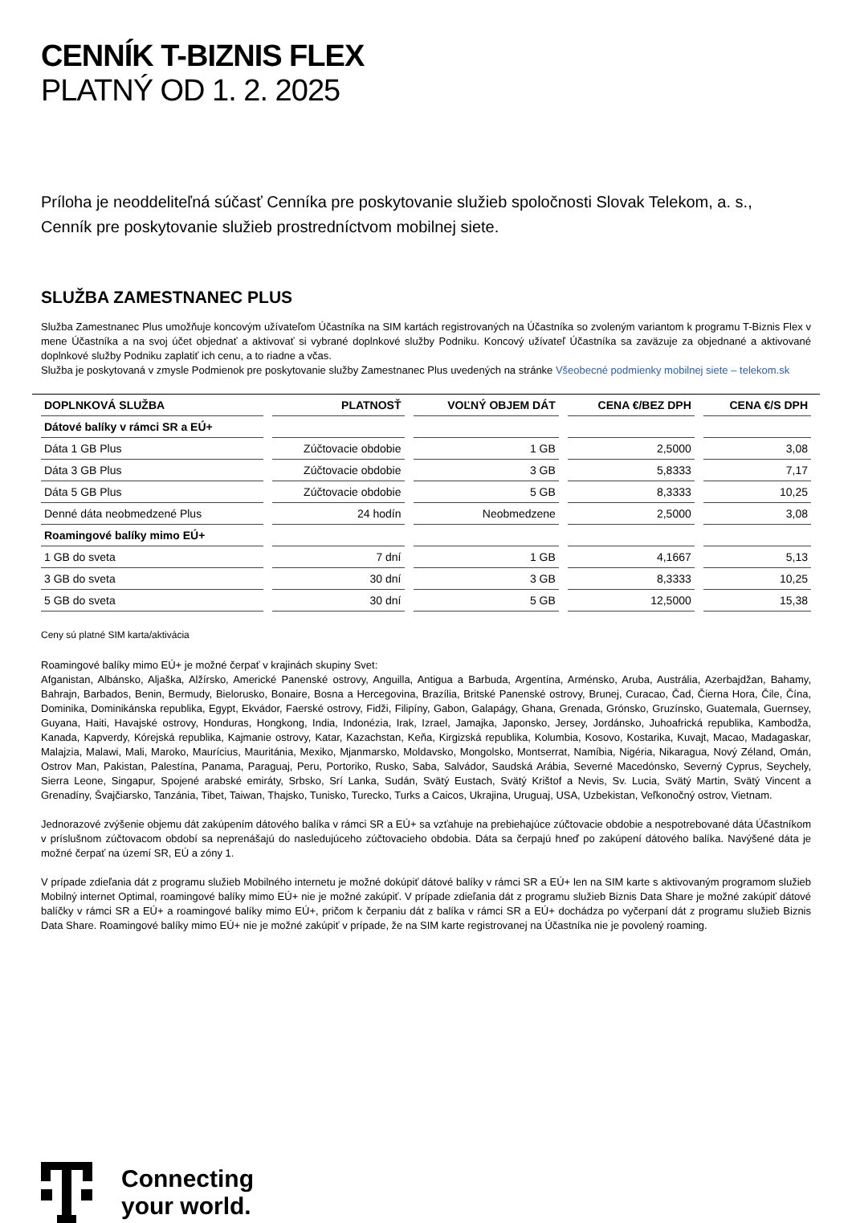CENNÍK T-BIZNIS FLEX
PLATNÝ OD 1. 2. 2025
Príloha je neoddeliteľná súčasť Cenníka pre poskytovanie služieb spoločnosti Slovak Telekom, a. s.,
Cenník pre poskytovanie služieb prostredníctvom mobilnej siete.
SLUŽBA ZAMESTNANEC PLUS
Služba Zamestnanec Plus umožňuje koncovým užívateľom Účastníka na SIM kartách registrovaných na Účastníka so zvoleným variantom k programu T-Biznis Flex v mene Účastníka a na svoj účet objednať a aktivovať si vybrané doplnkové služby Podniku. Koncový užívateľ Účastníka sa zaväzuje za objednané a aktivované doplnkové služby Podniku zaplatiť ich cenu, a to riadne a včas.
Služba je poskytovaná v zmysle Podmienok pre poskytovanie služby Zamestnanec Plus uvedených na stránke Všeobecné podmienky mobilnej siete – telekom.sk
| DOPLNKOVÁ SLUŽBA | PLATNOSŤ | VOĽNÝ OBJEM DÁT | CENA €/BEZ DPH | CENA €/S DPH |
| --- | --- | --- | --- | --- |
| Dátové balíky v rámci SR a EÚ+ | | | | |
| Dáta 1 GB Plus | Zúčtovacie obdobie | 1 GB | 2,5000 | 3,08 |
| Dáta 3 GB Plus | Zúčtovacie obdobie | 3 GB | 5,8333 | 7,17 |
| Dáta 5 GB Plus | Zúčtovacie obdobie | 5 GB | 8,3333 | 10,25 |
| Denné dáta neobmedzené Plus | 24 hodín | Neobmedzene | 2,5000 | 3,08 |
| Roamingové balíky mimo EÚ+ | | | | |
| 1 GB do sveta | 7 dní | 1 GB | 4,1667 | 5,13 |
| 3 GB do sveta | 30 dní | 3 GB | 8,3333 | 10,25 |
| 5 GB do sveta | 30 dní | 5 GB | 12,5000 | 15,38 |
Ceny sú platné SIM karta/aktivácia
Roamingové balíky mimo EÚ+ je možné čerpať v krajinách skupiny Svet:
Afganistan, Albánsko, Aljaška, Alžírsko, Americké Panenské ostrovy, Anguilla, Antigua a Barbuda, Argentína, Arménsko, Aruba, Austrália, Azerbajdžan, Bahamy, Bahrajn, Barbados, Benin, Bermudy, Bielorusko, Bonaire, Bosna a Hercegovina, Brazília, Britské Panenské ostrovy, Brunej, Curacao, Čad, Čierna Hora, Čile, Čína, Dominika, Dominikánska republika, Egypt, Ekvádor, Faerské ostrovy, Fidži, Filipíny, Gabon, Galapágy, Ghana, Grenada, Grónsko, Gruzínsko, Guatemala, Guernsey, Guyana, Haiti, Havajské ostrovy, Honduras, Hongkong, India, Indonézia, Irak, Izrael, Jamajka, Japonsko, Jersey, Jordánsko, Juhoafrická republika, Kambodža, Kanada, Kapverdy, Kórejská republika, Kajmanie ostrovy, Katar, Kazachstan, Keňa, Kirgizská republika, Kolumbia, Kosovo, Kostarika, Kuvajt, Macao, Madagaskar, Malajzia, Malawi, Mali, Maroko, Maurícius, Mauritánia, Mexiko, Mjanmarsko, Moldavsko, Mongolsko, Montserrat, Namíbia, Nigéria, Nikaragua, Nový Zéland, Omán, Ostrov Man, Pakistan, Palestína, Panama, Paraguaj, Peru, Portoriko, Rusko, Saba, Salvádor, Saudská Arábia, Severné Macedónsko, Severný Cyprus, Seychely, Sierra Leone, Singapur, Spojené arabské emiráty, Srbsko, Srí Lanka, Sudán, Svätý Eustach, Svätý Krištof a Nevis, Sv. Lucia, Svätý Martin, Svätý Vincent a Grenadíny, Švajčiarsko, Tanzánia, Tibet, Taiwan, Thajsko, Tunisko, Turecko, Turks a Caicos, Ukrajina, Uruguaj, USA, Uzbekistan, Veľkonočný ostrov, Vietnam.
Jednorazové zvýšenie objemu dát zakúpením dátového balíka v rámci SR a EÚ+ sa vzťahuje na prebiehajúce zúčtovacie obdobie a nespotrebované dáta Účastníkom v príslušnom zúčtovacom období sa neprenášajú do nasledujúceho zúčtovacieho obdobia. Dáta sa čerpajú hneď po zakúpení dátového balíka. Navýšené dáta je možné čerpať na území SR, EÚ a zóny 1.
V prípade zdieľania dát z programu služieb Mobilného internetu je možné dokúpiť dátové balíky v rámci SR a EÚ+ len na SIM karte s aktivovaným programom služieb Mobilný internet Optimal, roamingové balíky mimo EÚ+ nie je možné zakúpiť. V prípade zdieľania dát z programu služieb Biznis Data Share je možné zakúpiť dátové balíčky v rámci SR a EÚ+ a roamingové balíky mimo EÚ+, pričom k čerpaniu dát z balíka v rámci SR a EÚ+ dochádza po vyčerpaní dát z programu služieb Biznis Data Share. Roamingové balíky mimo EÚ+ nie je možné zakúpiť v prípade, že na SIM karte registrovanej na Účastníka nie je povolený roaming.
Connecting
your world.